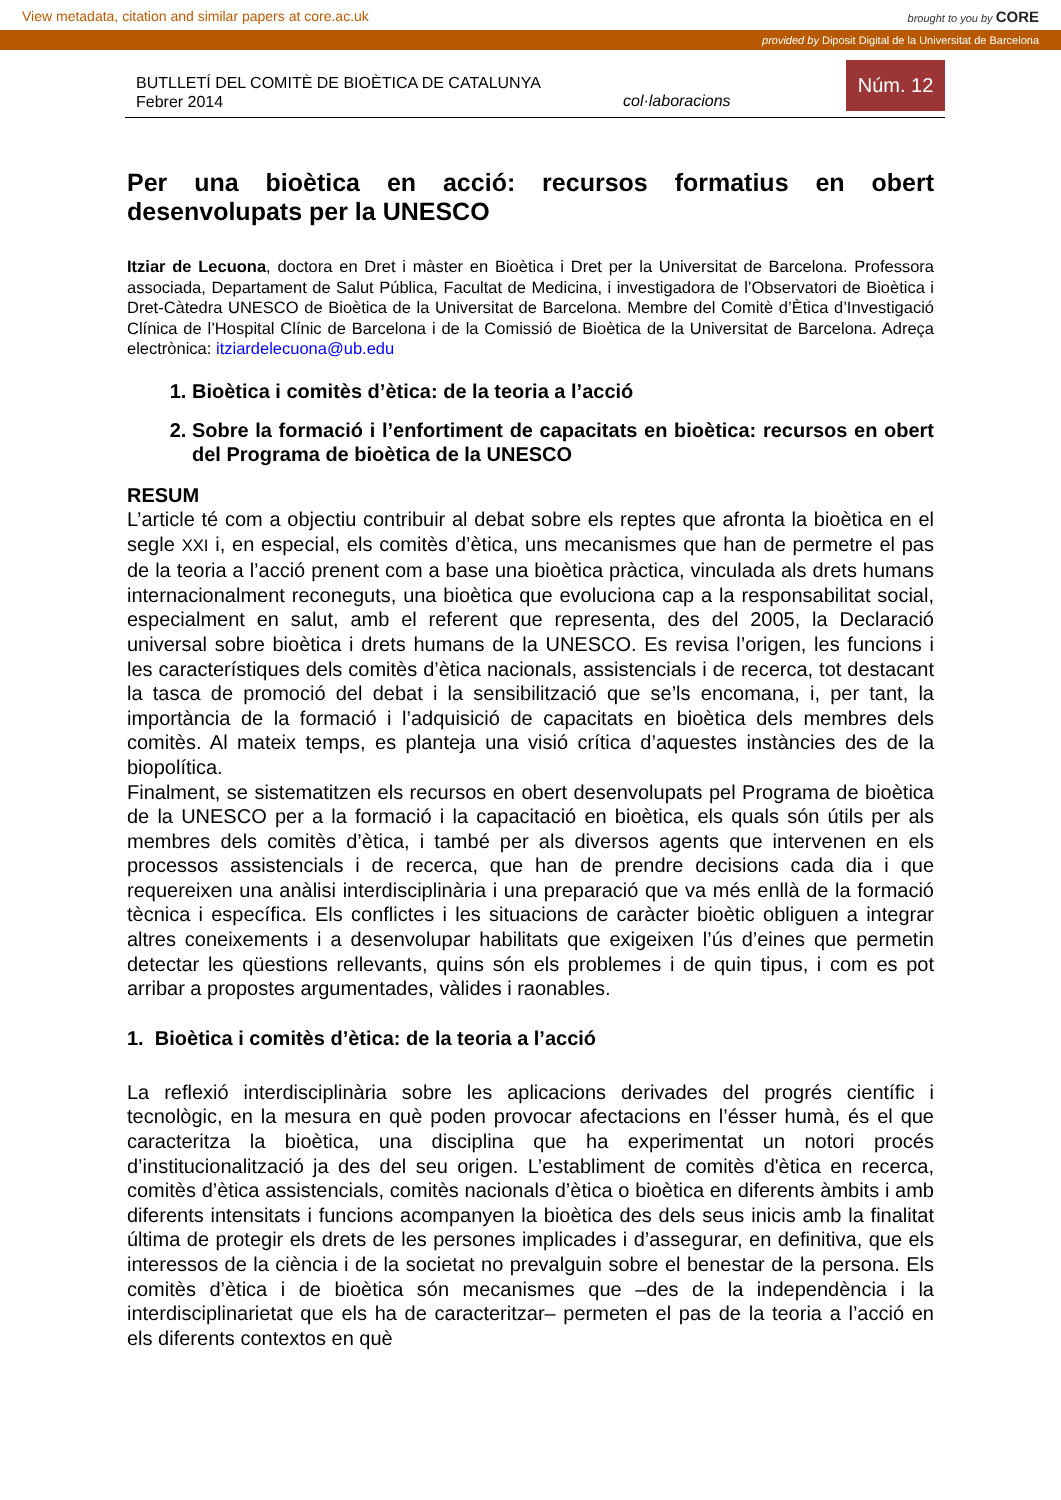View metadata, citation and similar papers at core.ac.uk brought to you by CORE
provided by Diposit Digital de la Universitat de Barcelona
BUTLLETÍ DEL COMITÈ DE BIOÈTICA DE CATALUNYA
Febrer 2014
col·laboracions
Núm. 12
Per una bioètica en acció: recursos formatius en obert desenvolupats per la UNESCO
Itziar de Lecuona, doctora en Dret i màster en Bioètica i Dret per la Universitat de Barcelona. Professora associada, Departament de Salut Pública, Facultat de Medicina, i investigadora de l’Observatori de Bioètica i Dret-Càtedra UNESCO de Bioètica de la Universitat de Barcelona. Membre del Comitè d’Ètica d’Investigació Clínica de l’Hospital Clínic de Barcelona i de la Comissió de Bioètica de la Universitat de Barcelona. Adreça electrònica: itziardelecuona@ub.edu
1. Bioètica i comitès d’ètica: de la teoria a l’acció
2. Sobre la formació i l’enfortiment de capacitats en bioètica: recursos en obert del Programa de bioètica de la UNESCO
RESUM
L’article té com a objectiu contribuir al debat sobre els reptes que afronta la bioètica en el segle XXI i, en especial, els comitès d’ètica, uns mecanismes que han de permetre el pas de la teoria a l’acció prenent com a base una bioètica pràctica, vinculada als drets humans internacionalment reconeguts, una bioètica que evoluciona cap a la responsabilitat social, especialment en salut, amb el referent que representa, des del 2005, la Declaració universal sobre bioètica i drets humans de la UNESCO. Es revisa l’origen, les funcions i les característiques dels comitès d’ètica nacionals, assistencials i de recerca, tot destacant la tasca de promoció del debat i la sensibilització que se’ls encomana, i, per tant, la importància de la formació i l’adquisició de capacitats en bioètica dels membres dels comitès. Al mateix temps, es planteja una visió crítica d’aquestes instàncies des de la biopolítica.
Finalment, se sistematitzen els recursos en obert desenvolupats pel Programa de bioètica de la UNESCO per a la formació i la capacitació en bioètica, els quals són útils per als membres dels comitès d’ètica, i també per als diversos agents que intervenen en els processos assistencials i de recerca, que han de prendre decisions cada dia i que requereixen una anàlisi interdisciplinària i una preparació que va més enllà de la formació tècnica i específica. Els conflictes i les situacions de caràcter bioètic obliguen a integrar altres coneixements i a desenvolupar habilitats que exigeixen l’ús d’eines que permetin detectar les qüestions rellevants, quins són els problemes i de quin tipus, i com es pot arribar a propostes argumentades, vàlides i raonables.
1. Bioètica i comitès d’ètica: de la teoria a l’acció
La reflexió interdisciplinària sobre les aplicacions derivades del progrés científic i tecnològic, en la mesura en què poden provocar afectacions en l’ésser humà, és el que caracteritza la bioètica, una disciplina que ha experimentat un notori procés d’institucionalització ja des del seu origen. L’establiment de comitès d'ètica en recerca, comitès d’ètica assistencials, comitès nacionals d’ètica o bioètica en diferents àmbits i amb diferents intensitats i funcions acompanyen la bioètica des dels seus inicis amb la finalitat última de protegir els drets de les persones implicades i d’assegurar, en definitiva, que els interessos de la ciència i de la societat no prevalguin sobre el benestar de la persona. Els comitès d’ètica i de bioètica són mecanismes que –des de la independència i la interdisciplinarietat que els ha de caracteritzar– permeten el pas de la teoria a l’acció en els diferents contextos en què